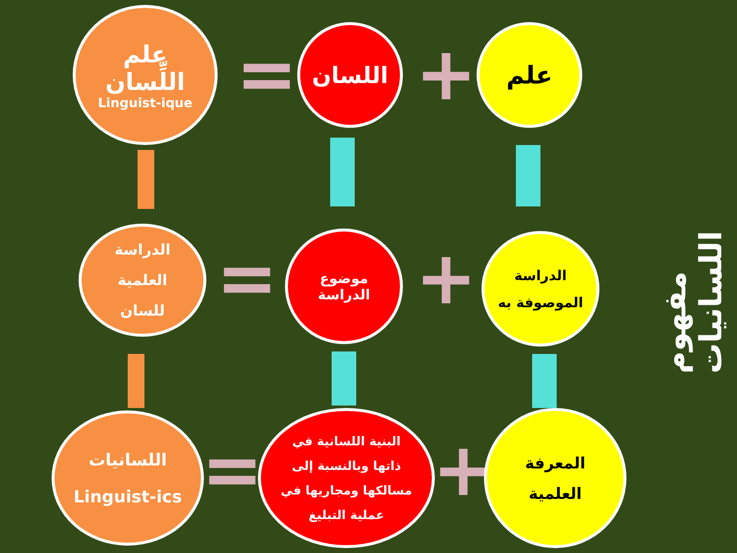علم
اللِّسان
Linguist-ique
=
اللسان
+
علم
مفهوم اللسانيات
الدراسة
العلمية
للسان
=
موضوع
الدراسة
+
الدراسة
الموصوفة به
اللسانيات
Linguist-ics
=
البنية اللسانية في
ذاتها وبالنسبة إلى
مسالكها ومجاريها في
عملية التبليغ
+
المعرفة
العلمية